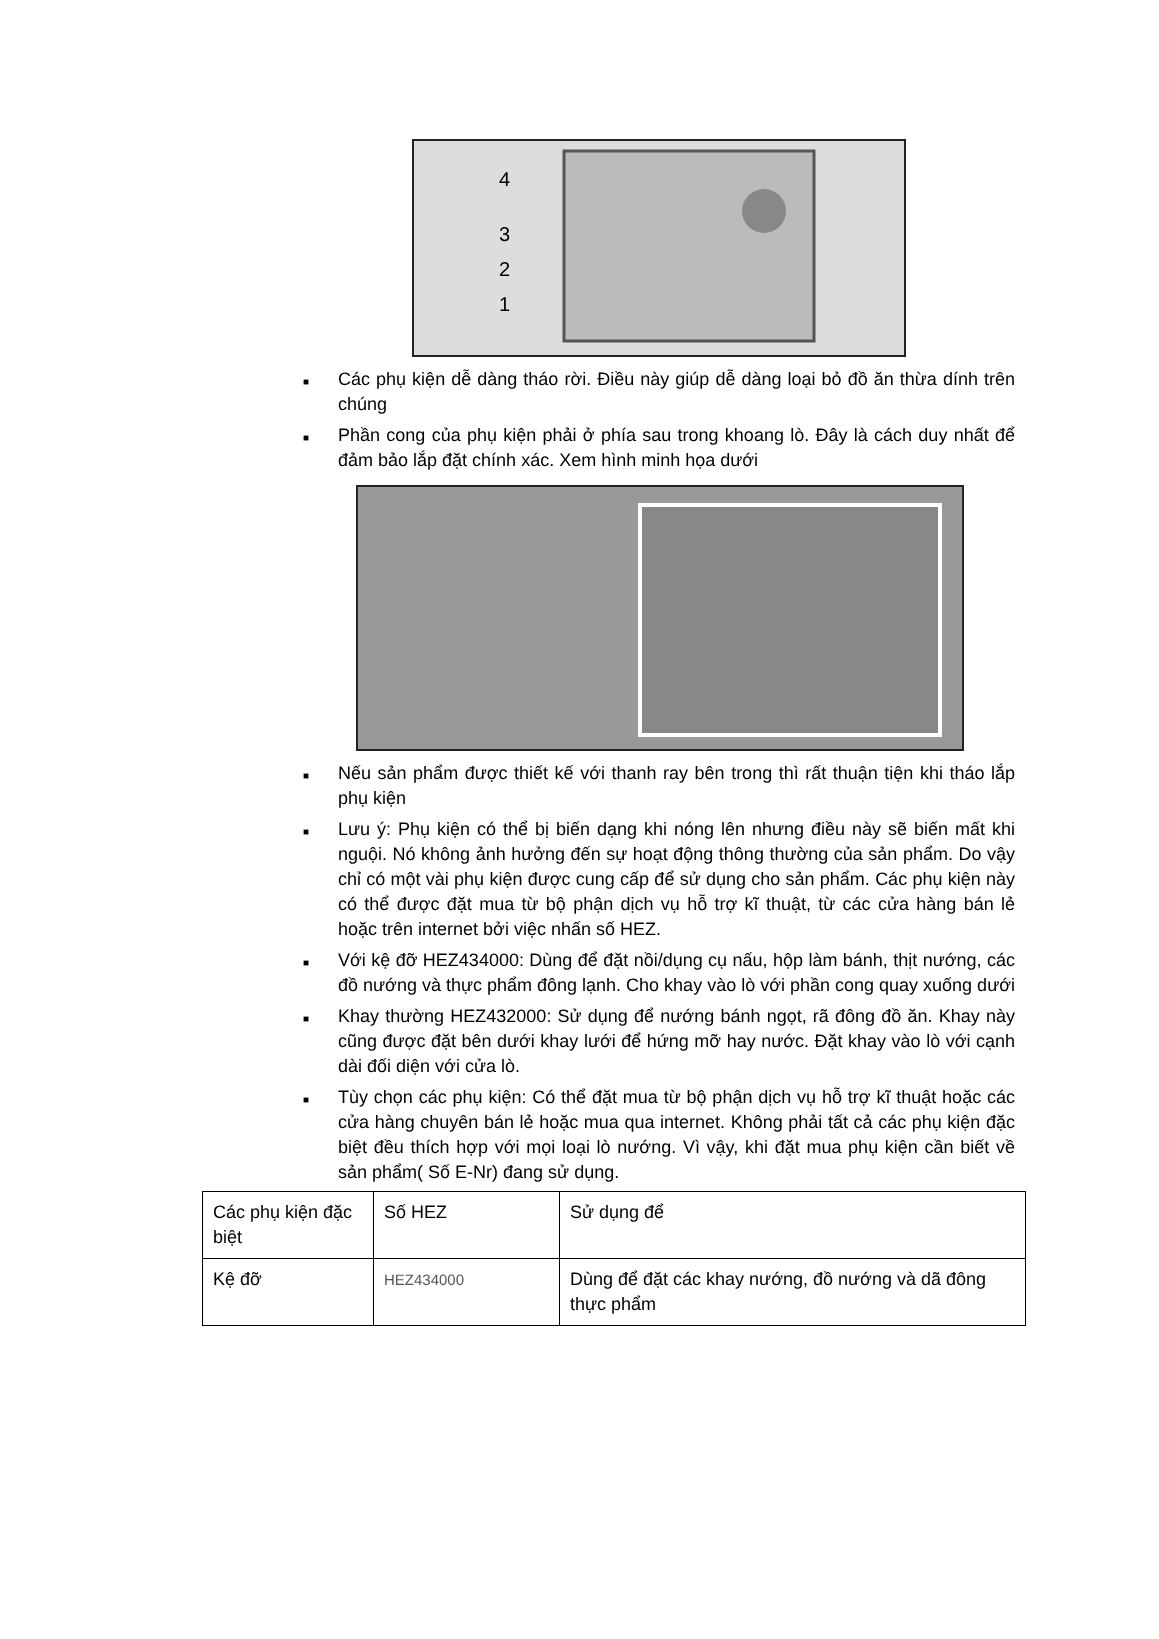4
3
2
1
■ Các phụ kiện dễ dàng tháo rời. Điều này giúp dễ dàng loại bỏ đồ ăn thừa dính trên chúng
■ Phần cong của phụ kiện phải ở phía sau trong khoang lò. Đây là cách duy nhất để đảm bảo lắp đặt chính xác. Xem hình minh họa dưới
■ Nếu sản phẩm được thiết kế với thanh ray bên trong thì rất thuận tiện khi tháo lắp phụ kiện
■ Lưu ý: Phụ kiện có thể bị biến dạng khi nóng lên nhưng điều này sẽ biến mất khi nguội. Nó không ảnh hưởng đến sự hoạt động thông thường của sản phẩm. Do vậy chỉ có một vài phụ kiện được cung cấp để sử dụng cho sản phẩm. Các phụ kiện này có thể được đặt mua từ bộ phận dịch vụ hỗ trợ kĩ thuật, từ các cửa hàng bán lẻ hoặc trên internet bởi việc nhấn số HEZ.
■ Với kệ đỡ HEZ434000: Dùng để đặt nồi/dụng cụ nấu, hộp làm bánh, thịt nướng, các đồ nướng và thực phẩm đông lạnh. Cho khay vào lò với phần cong quay xuống dưới
■ Khay thường HEZ432000: Sử dụng để nướng bánh ngọt, rã đông đồ ăn. Khay này cũng được đặt bên dưới khay lưới để hứng mỡ hay nước. Đặt khay vào lò với cạnh dài đối diện với cửa lò.
■ Tùy chọn các phụ kiện: Có thể đặt mua từ bộ phận dịch vụ hỗ trợ kĩ thuật hoặc các cửa hàng chuyên bán lẻ hoặc mua qua internet. Không phải tất cả các phụ kiện đặc biệt đều thích hợp với mọi loại lò nướng. Vì vậy, khi đặt mua phụ kiện cần biết về sản phẩm( Số E-Nr) đang sử dụng.
| Các phụ kiện đặc biệt | Số HEZ | Sử dụng để |
| Kệ đỡ | HEZ434000 | Dùng để đặt các khay nướng, đồ nướng và dã đông thực phẩm |